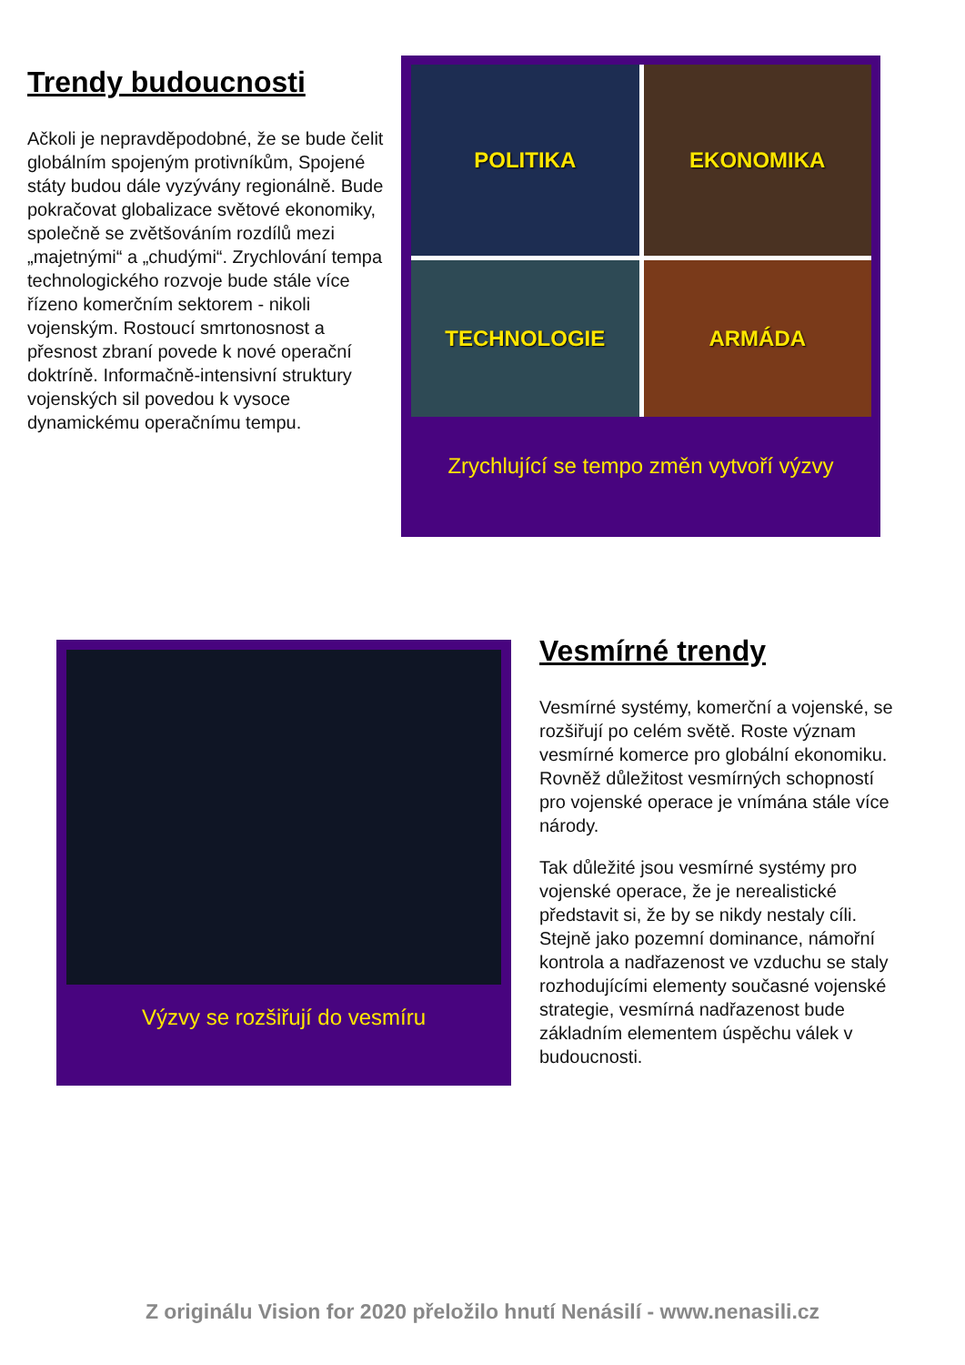Trendy budoucnosti
Ačkoli je nepravděpodobné, že se bude čelit globálním spojeným protivníkům, Spojené státy budou dále vyzývány regionálně. Bude pokračovat globalizace světové ekonomiky, společně se zvětšováním rozdílů mezi „majetnými“ a „chudými“. Zrychlování tempa technologického rozvoje bude stále více řízeno komerčním sektorem - nikoli vojenským. Rostoucí smrtonosnost a přesnost zbraní povede k nové operační doktríně. Informačně-intensivní struktury vojenských sil povedou k vysoce dynamickému operačnímu tempu.
POLITIKA
EKONOMIKA
TECHNOLOGIE
ARMÁDA
Zrychlující se tempo změn vytvoří výzvy
Výzvy se rozšiřují do vesmíru
Vesmírné trendy
Vesmírné systémy, komerční a vojenské, se rozšiřují po celém světě. Roste význam vesmírné komerce pro globální ekonomiku. Rovněž důležitost vesmírných schopností pro vojenské operace je vnímána stále více národy.
Tak důležité jsou vesmírné systémy pro vojenské operace, že je nerealistické představit si, že by se nikdy nestaly cíli. Stejně jako pozemní dominance, námořní kontrola a nadřazenost ve vzduchu se staly rozhodujícími elementy současné vojenské strategie, vesmírná nadřazenost bude základním elementem úspěchu válek v budoucnosti.
Z originálu Vision for 2020 přeložilo hnutí Nenásilí - www.nenasili.cz